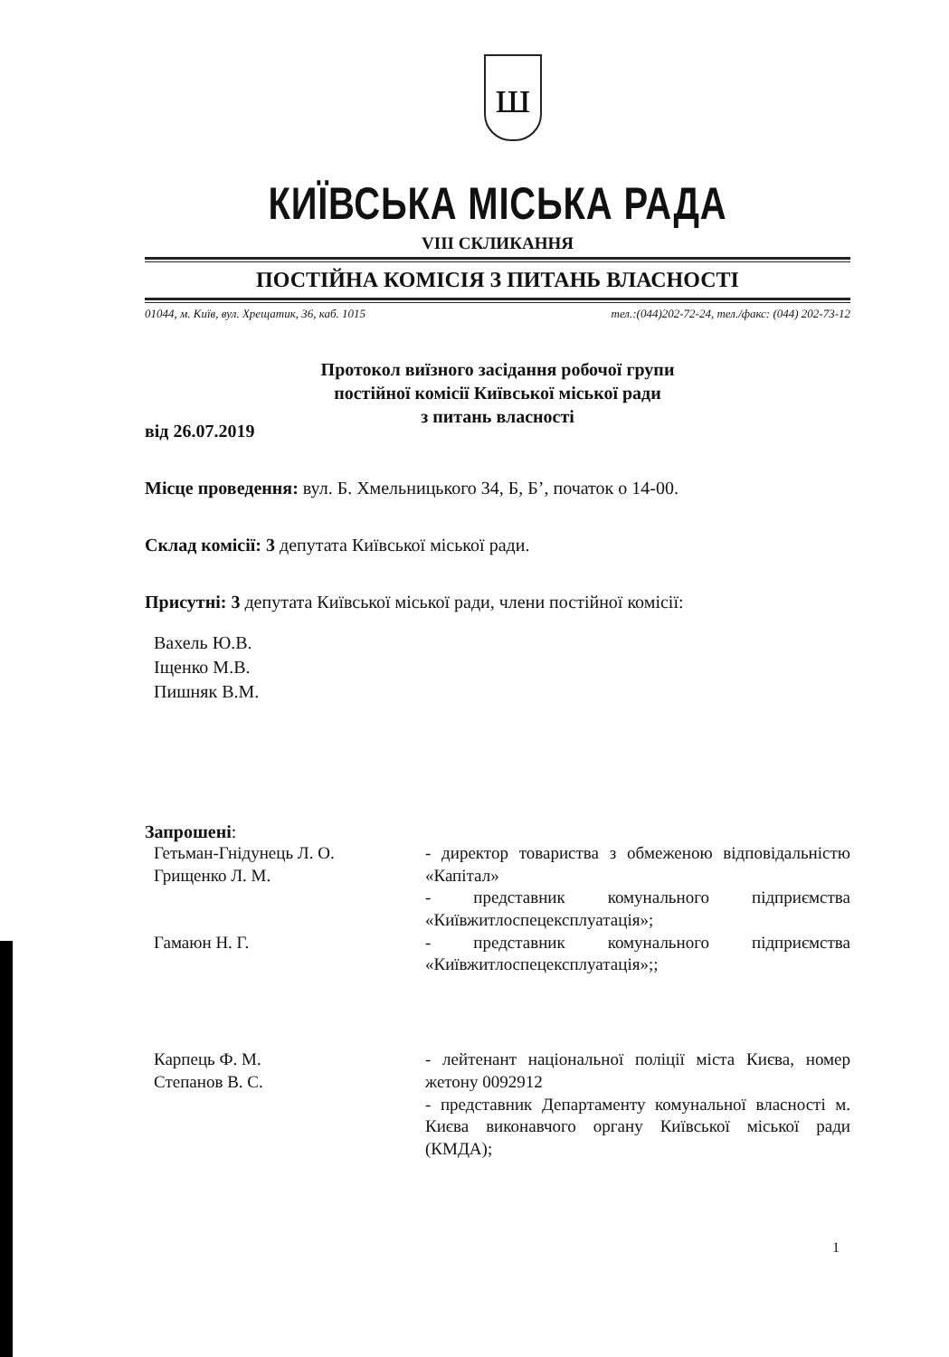ш
КИЇВСЬКА МІСЬКА РАДА
VIII СКЛИКАННЯ
ПОСТІЙНА КОМІСІЯ З ПИТАНЬ ВЛАСНОСТІ
01044, м. Київ, вул. Хрещатик, 36, каб. 1015 тел.:(044)202-72-24, тел./факс: (044) 202-73-12
Протокол виїзного засідання робочої групи
постійної комісії Київської міської ради
з питань власності
від 26.07.2019
Місце проведення: вул. Б. Хмельницького 34, Б, Б’, початок о 14-00.
Склад комісії: 3 депутата Київської міської ради.
Присутні: 3 депутата Київської міської ради, члени постійної комісії:
Вахель Ю.В.
Іщенко М.В.
Пишняк В.М.
Запрошені:
Гетьман-Гнідунець Л. О.
Грищенко Л. М.
- директор товариства з обмеженою відповідальністю «Капітал»
- представник комунального підприємства «Київжитлоспецексплуатація»;
Гамаюн Н. Г. - представник комунального підприємства «Київжитлоспецексплуатація»;;
Карпець Ф. М.
Степанов В. С.
- лейтенант національної поліції міста Києва, номер жетону 0092912
- представник Департаменту комунальної власності м. Києва виконавчого органу Київської міської ради (КМДА);
1